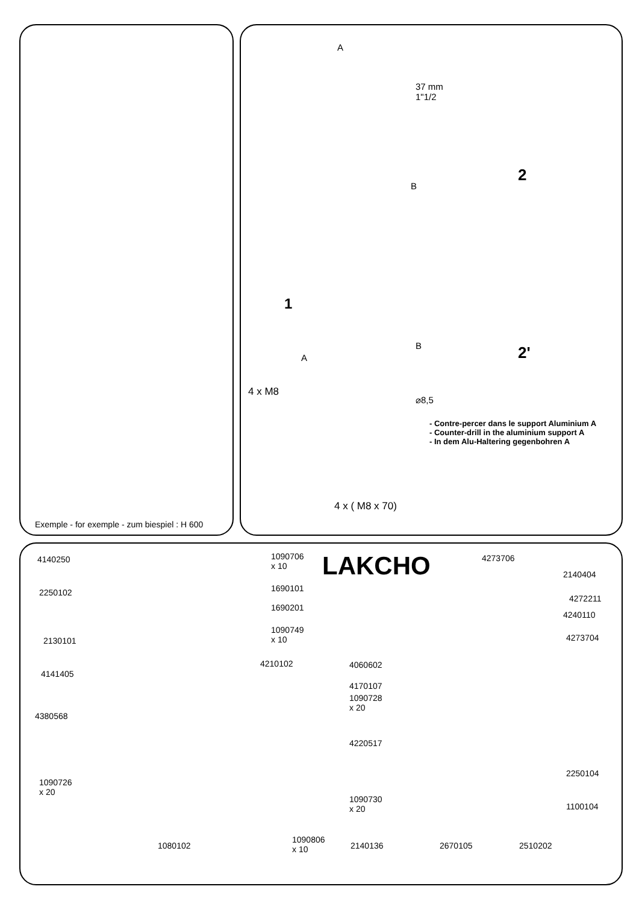A
37 mm
1"1/2
B
2
1
B
A 2'
4 x M8
⌀8,5
- Contre-percer dans le support Aluminium A
- Counter-drill in the aluminium support A
- In dem Alu-Haltering gegenbohren A
4 x ( M8 x 70)
Exemple - for exemple - zum biespiel : H 600
LAKCHO
4140250
1090706
x 10
4273706
2140404
2250102 1690101
4272211
1690201
4240110
1090749
x 10
2130101 4273704
4210102 4060602
4141405
4170107
1090728
x 20
4380568
4220517
2250104
1090726
x 20
1090730
x 20
1100104
1080102
1090806
x 10
2140136 2670105 2510202